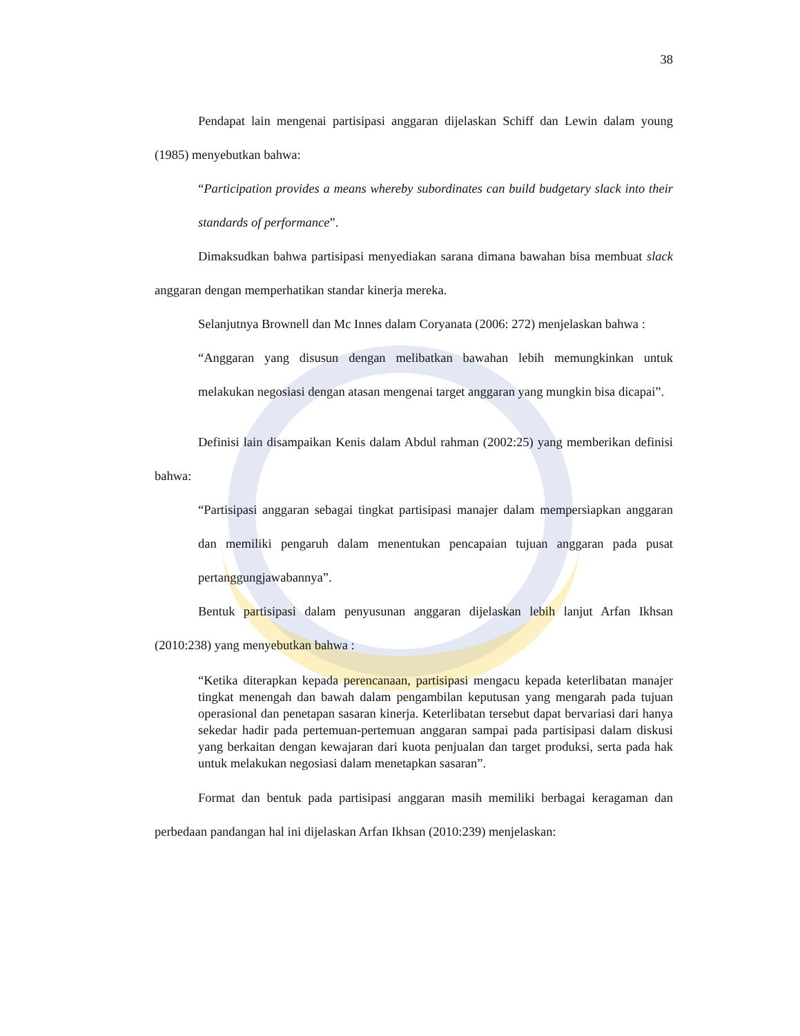38
Pendapat lain mengenai partisipasi anggaran dijelaskan Schiff dan Lewin dalam young (1985) menyebutkan bahwa:
“Participation provides a means whereby subordinates can build budgetary slack into their standards of performance”.
Dimaksudkan bahwa partisipasi menyediakan sarana dimana bawahan bisa membuat slack anggaran dengan memperhatikan standar kinerja mereka.
Selanjutnya Brownell dan Mc Innes dalam Coryanata (2006: 272) menjelaskan bahwa :
“Anggaran yang disusun dengan melibatkan bawahan lebih memungkinkan untuk melakukan negosiasi dengan atasan mengenai target anggaran yang mungkin bisa dicapai”.
Definisi lain disampaikan Kenis dalam Abdul rahman (2002:25) yang memberikan definisi bahwa:
“Partisipasi anggaran sebagai tingkat partisipasi manajer dalam mempersiapkan anggaran dan memiliki pengaruh dalam menentukan pencapaian tujuan anggaran pada pusat pertanggungjawabannya”.
Bentuk partisipasi dalam penyusunan anggaran dijelaskan lebih lanjut Arfan Ikhsan (2010:238) yang menyebutkan bahwa :
“Ketika diterapkan kepada perencanaan, partisipasi mengacu kepada keterlibatan manajer tingkat menengah dan bawah dalam pengambilan keputusan yang mengarah pada tujuan operasional dan penetapan sasaran kinerja. Keterlibatan tersebut dapat bervariasi dari hanya sekedar hadir pada pertemuan-pertemuan anggaran sampai pada partisipasi dalam diskusi yang berkaitan dengan kewajaran dari kuota penjualan dan target produksi, serta pada hak untuk melakukan negosiasi dalam menetapkan sasaran”.
Format dan bentuk pada partisipasi anggaran masih memiliki berbagai keragaman dan perbedaan pandangan hal ini dijelaskan Arfan Ikhsan (2010:239) menjelaskan: